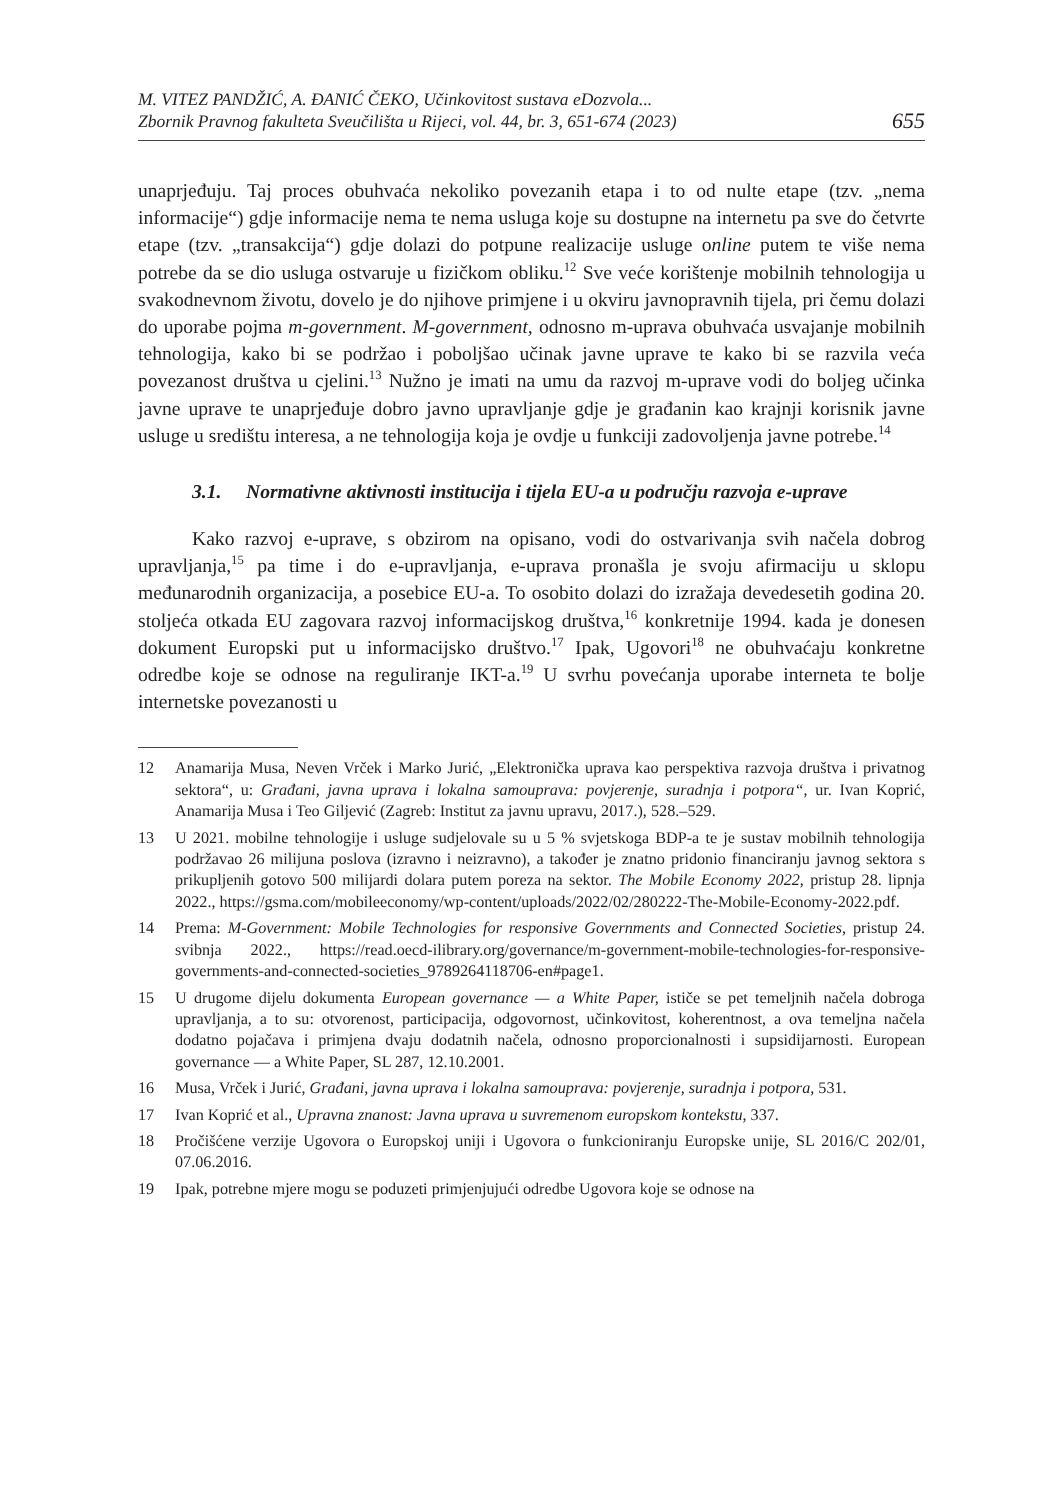M. VITEZ PANDŽIĆ, A. ĐANIĆ ČEKO, Učinkovitost sustava eDozvola...
Zbornik Pravnog fakulteta Sveučilišta u Rijeci, vol. 44, br. 3, 651-674 (2023)
655
unaprjeđuju. Taj proces obuhvaća nekoliko povezanih etapa i to od nulte etape (tzv. „nema informacije“) gdje informacije nema te nema usluga koje su dostupne na internetu pa sve do četvrte etape (tzv. „transakcija“) gdje dolazi do potpune realizacije usluge online putem te više nema potrebe da se dio usluga ostvaruje u fizičkom obliku.<sup>12</sup> Sve veće korištenje mobilnih tehnologija u svakodnevnom životu, dovelo je do njihove primjene i u okviru javnopravnih tijela, pri čemu dolazi do uporabe pojma m-government. M-government, odnosno m-uprava obuhvaća usvajanje mobilnih tehnologija, kako bi se podržao i poboljšao učinak javne uprave te kako bi se razvila veća povezanost društva u cjelini.<sup>13</sup> Nužno je imati na umu da razvoj m-uprave vodi do boljeg učinka javne uprave te unaprjeđuje dobro javno upravljanje gdje je građanin kao krajnji korisnik javne usluge u središtu interesa, a ne tehnologija koja je ovdje u funkciji zadovoljenja javne potrebe.<sup>14</sup>
3.1. Normativne aktivnosti institucija i tijela EU-a u području razvoja e-uprave
Kako razvoj e-uprave, s obzirom na opisano, vodi do ostvarivanja svih načela dobrog upravljanja,<sup>15</sup> pa time i do e-upravljanja, e-uprava pronašla je svoju afirmaciju u sklopu međunarodnih organizacija, a posebice EU-a. To osobito dolazi do izražaja devedesetih godina 20. stoljeća otkada EU zagovara razvoj informacijskog društva,<sup>16</sup> konkretnije 1994. kada je donesen dokument Europski put u informacijsko društvo.<sup>17</sup> Ipak, Ugovori<sup>18</sup> ne obuhvaćaju konkretne odredbe koje se odnose na reguliranje IKT-a.<sup>19</sup> U svrhu povećanja uporabe interneta te bolje internetske povezanosti u
12 Anamarija Musa, Neven Vrček i Marko Jurić, „Elektronička uprava kao perspektiva razvoja društva i privatnog sektora“, u: Građani, javna uprava i lokalna samouprava: povjerenje, suradnja i potpora“, ur. Ivan Koprić, Anamarija Musa i Teo Giljević (Zagreb: Institut za javnu upravu, 2017.), 528.–529.
13 U 2021. mobilne tehnologije i usluge sudjelovale su u 5 % svjetskoga BDP-a te je sustav mobilnih tehnologija podržavao 26 milijuna poslova (izravno i neizravno), a također je znatno pridonio financiranju javnog sektora s prikupljenih gotovo 500 milijardi dolara putem poreza na sektor. The Mobile Economy 2022, pristup 28. lipnja 2022., https://gsma.com/mobileeconomy/wp-content/uploads/2022/02/280222-The-Mobile-Economy-2022.pdf.
14 Prema: M-Government: Mobile Technologies for responsive Governments and Connected Societies, pristup 24. svibnja 2022., https://read.oecd-ilibrary.org/governance/m-government-mobile-technologies-for-responsive-governments-and-connected-societies_9789264118706-en#page1.
15 U drugome dijelu dokumenta European governance — a White Paper, ističe se pet temeljnih načela dobroga upravljanja, a to su: otvorenost, participacija, odgovornost, učinkovitost, koherentnost, a ova temeljna načela dodatno pojačava i primjena dvaju dodatnih načela, odnosno proporcionalnosti i supsidijarnosti. European governance — a White Paper, SL 287, 12.10.2001.
16 Musa, Vrček i Jurić, Građani, javna uprava i lokalna samouprava: povjerenje, suradnja i potpora, 531.
17 Ivan Koprić et al., Upravna znanost: Javna uprava u suvremenom europskom kontekstu, 337.
18 Pročišćene verzije Ugovora o Europskoj uniji i Ugovora o funkcioniranju Europske unije, SL 2016/C 202/01, 07.06.2016.
19 Ipak, potrebne mjere mogu se poduzeti primjenjujući odredbe Ugovora koje se odnose na